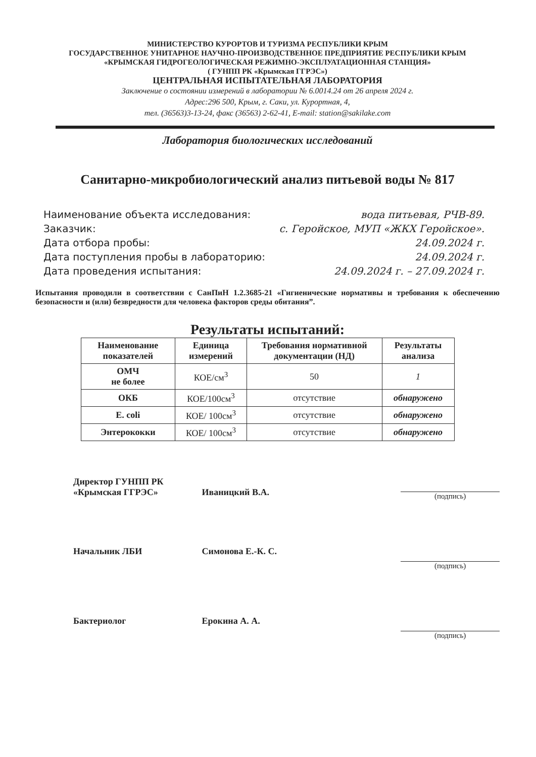МИНИСТЕРСТВО КУРОРТОВ И ТУРИЗМА РЕСПУБЛИКИ КРЫМ
ГОСУДАРСТВЕННОЕ УНИТАРНОЕ НАУЧНО-ПРОИЗВОДСТВЕННОЕ ПРЕДПРИЯТИЕ РЕСПУБЛИКИ КРЫМ
«КРЫМСКАЯ ГИДРОГЕОЛОГИЧЕСКАЯ РЕЖИМНО-ЭКСПЛУАТАЦИОННАЯ СТАНЦИЯ»
( ГУНПП РК «Крымская ГГРЭС»)
ЦЕНТРАЛЬНАЯ ИСПЫТАТЕЛЬНАЯ ЛАБОРАТОРИЯ
Заключение о состоянии измерений в лаборатории № 6.0014.24 от 26 апреля 2024 г.
Адрес:296 500, Крым, г. Саки, ул. Курортная, 4,
тел. (36563)3-13-24, факс (36563) 2-62-41, E-mail: station@sakilake.com
Лаборатория биологических исследований
Санитарно-микробиологический анализ питьевой воды № 817
Наименование объекта исследования: вода питьевая, РЧВ-89.
Заказчик: с. Геройское, МУП «ЖКХ Геройское».
Дата отбора пробы: 24.09.2024 г.
Дата поступления пробы в лабораторию: 24.09.2024 г.
Дата проведения испытания: 24.09.2024 г. – 27.09.2024 г.
Испытания проводили в соответствии с СанПиН 1.2.3685-21 «Гигиенические нормативы и требования к обеспечению безопасности и (или) безвредности для человека факторов среды обитания”.
Результаты испытаний:
| Наименование показателей | Единица измерений | Требования нормативной документации (НД) | Результаты анализа |
| --- | --- | --- | --- |
| ОМЧ не более | КОЕ/см<sup>3</sup> | 50 | 1 |
| ОКБ | КОЕ/100см<sup>3</sup> | отсутствие | обнаружено |
| E. coli | КОЕ/ 100см<sup>3</sup> | отсутствие | обнаружено |
| Энтерококки | КОЕ/ 100см<sup>3</sup> | отсутствие | обнаружено |
Директор ГУНПП РК
«Крымская ГГРЭС»
Иваницкий В.А.
(подпись)
Начальник ЛБИ Симонова Е.-К. С.
(подпись)
Бактериолог Ерокина А. А.
(подпись)